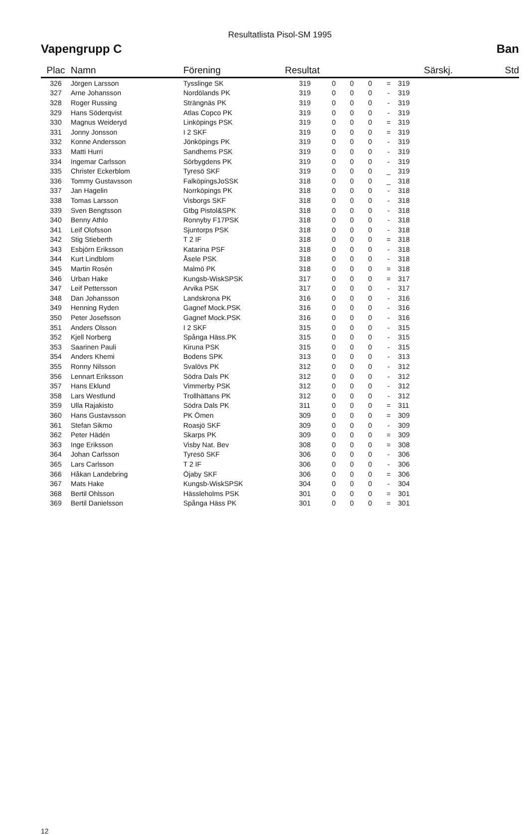Resultatlista Pisol-SM 1995
Vapengrupp C Ban
| Plac | Namn | Förening | Resultat | | | | | Särskj. | Std |
| --- | --- | --- | --- | --- | --- | --- | --- | --- | --- |
| 326 | Jörgen Larsson | Tysslinge SK | 319 | 0 | 0 | 0 | = | 319 | |
| 327 | Arne Johansson | Nordölands PK | 319 | 0 | 0 | 0 | - | 319 | |
| 328 | Roger Russing | Strängnäs PK | 319 | 0 | 0 | 0 | - | 319 | |
| 329 | Hans Söderqvist | Atlas Copco PK | 319 | 0 | 0 | 0 | - | 319 | |
| 330 | Magnus Weideryd | Linköpings PSK | 319 | 0 | 0 | 0 | = | 319 | |
| 331 | Jonny Jonsson | I 2 SKF | 319 | 0 | 0 | 0 | = | 319 | |
| 332 | Konne Andersson | Jönköpings PK | 319 | 0 | 0 | 0 | - | 319 | |
| 333 | Matti Hurri | Sandhems PSK | 319 | 0 | 0 | 0 | - | 319 | |
| 334 | Ingemar Carlsson | Sörbygdens PK | 319 | 0 | 0 | 0 | - | 319 | |
| 335 | Christer Eckerblom | Tyresö SKF | 319 | 0 | 0 | 0 | _ | 319 | |
| 336 | Tommy Gustavsson | FalköpingsJoSSK | 318 | 0 | 0 | 0 | _ | 318 | |
| 337 | Jan Hagelin | Norrköpings PK | 318 | 0 | 0 | 0 | - | 318 | |
| 338 | Tomas Larsson | Visborgs SKF | 318 | 0 | 0 | 0 | - | 318 | |
| 339 | Sven Bengtsson | Gtbg Pistol&SPK | 318 | 0 | 0 | 0 | - | 318 | |
| 340 | Benny Athlo | Ronnyby F17PSK | 318 | 0 | 0 | 0 | - | 318 | |
| 341 | Leif Olofsson | Sjuntorps PSK | 318 | 0 | 0 | 0 | - | 318 | |
| 342 | Stig Stieberth | T 2 IF | 318 | 0 | 0 | 0 | = | 318 | |
| 343 | Esbjörn Eriksson | Katarina PSF | 318 | 0 | 0 | 0 | - | 318 | |
| 344 | Kurt Lindblom | Åsele PSK | 318 | 0 | 0 | 0 | - | 318 | |
| 345 | Martin Rosén | Malmö PK | 318 | 0 | 0 | 0 | = | 318 | |
| 346 | Urban Hake | Kungsb-WiskSPSK | 317 | 0 | 0 | 0 | = | 317 | |
| 347 | Leif Pettersson | Arvika PSK | 317 | 0 | 0 | 0 | - | 317 | |
| 348 | Dan Johansson | Landskrona PK | 316 | 0 | 0 | 0 | - | 316 | |
| 349 | Henning Ryden | Gagnef Mock.PSK | 316 | 0 | 0 | 0 | - | 316 | |
| 350 | Peter Josefsson | Gagnef Mock.PSK | 316 | 0 | 0 | 0 | - | 316 | |
| 351 | Anders Olsson | I 2 SKF | 315 | 0 | 0 | 0 | - | 315 | |
| 352 | Kjell Norberg | Spånga Häss.PK | 315 | 0 | 0 | 0 | - | 315 | |
| 353 | Saarinen Pauli | Kiruna PSK | 315 | 0 | 0 | 0 | - | 315 | |
| 354 | Anders Khemi | Bodens SPK | 313 | 0 | 0 | 0 | - | 313 | |
| 355 | Ronny Nilsson | Svalövs PK | 312 | 0 | 0 | 0 | - | 312 | |
| 356 | Lennart Eriksson | Södra Dals PK | 312 | 0 | 0 | 0 | - | 312 | |
| 357 | Hans Eklund | Vimmerby PSK | 312 | 0 | 0 | 0 | - | 312 | |
| 358 | Lars Westlund | Trollhättans PK | 312 | 0 | 0 | 0 | - | 312 | |
| 359 | Ulla Rajakisto | Södra Dals PK | 311 | 0 | 0 | 0 | = | 311 | |
| 360 | Hans Gustavsson | PK Ömen | 309 | 0 | 0 | 0 | = | 309 | |
| 361 | Stefan Sikmo | Roasjö SKF | 309 | 0 | 0 | 0 | - | 309 | |
| 362 | Peter Hädén | Skarps PK | 309 | 0 | 0 | 0 | = | 309 | |
| 363 | Inge Eriksson | Visby Nat. Bev | 308 | 0 | 0 | 0 | = | 308 | |
| 364 | Johan Carlsson | Tyresö SKF | 306 | 0 | 0 | 0 | - | 306 | |
| 365 | Lars Carlsson | T 2 IF | 306 | 0 | 0 | 0 | - | 306 | |
| 366 | Håkan Landebring | Öjaby SKF | 306 | 0 | 0 | 0 | = | 306 | |
| 367 | Mats Hake | Kungsb-WiskSPSK | 304 | 0 | 0 | 0 | - | 304 | |
| 368 | Bertil Ohlsson | Hässleholms PSK | 301 | 0 | 0 | 0 | = | 301 | |
| 369 | Bertil Danielsson | Spånga Häss PK | 301 | 0 | 0 | 0 | = | 301 | |
12